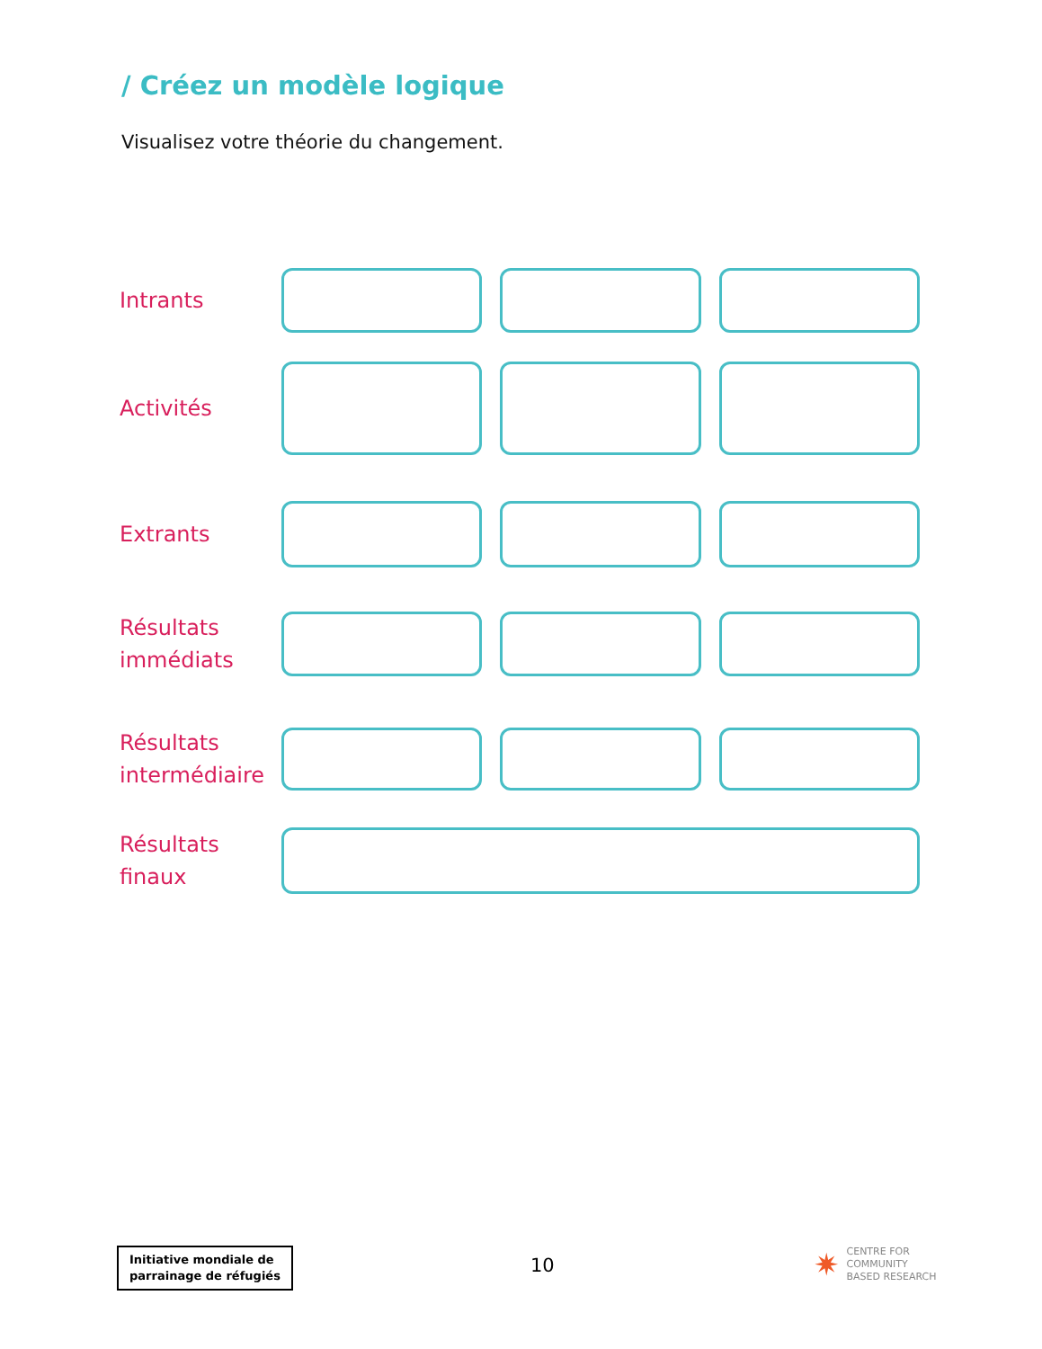/ Créez un modèle logique
Visualisez votre théorie du changement.
Intrants
Activités
Extrants
Résultats immédiats
Résultats intermédiaire
Résultats finaux
Initiative mondiale de
parrainage de réfugiés
10
✷ CENTRE FOR
COMMUNITY
BASED RESEARCH